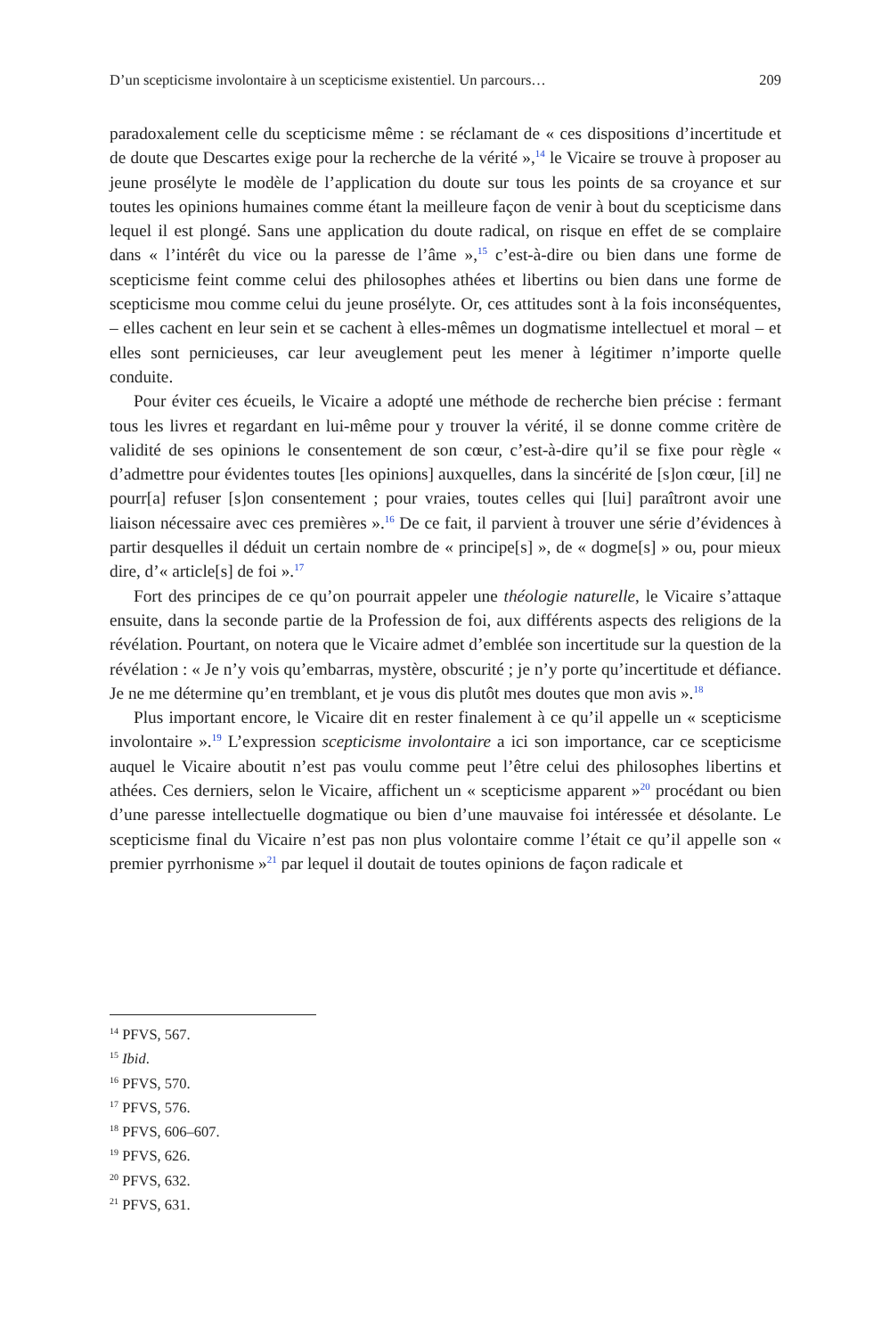D’un scepticisme involontaire à un scepticisme existentiel. Un parcours… 209
paradoxalement celle du scepticisme même : se réclamant de « ces dispositions d’incertitude et de doute que Descartes exige pour la recherche de la vérité »,<sup>14</sup> le Vicaire se trouve à proposer au jeune prosélyte le modèle de l’application du doute sur tous les points de sa croyance et sur toutes les opinions humaines comme étant la meilleure façon de venir à bout du scepticisme dans lequel il est plongé. Sans une application du doute radical, on risque en effet de se complaire dans « l’intérêt du vice ou la paresse de l’âme »,<sup>15</sup> c’est-à-dire ou bien dans une forme de scepticisme feint comme celui des philosophes athées et libertins ou bien dans une forme de scepticisme mou comme celui du jeune prosélyte. Or, ces attitudes sont à la fois inconséquentes, – elles cachent en leur sein et se cachent à elles-mêmes un dogmatisme intellectuel et moral – et elles sont pernicieuses, car leur aveuglement peut les mener à légitimer n’importe quelle conduite.
Pour éviter ces écueils, le Vicaire a adopté une méthode de recherche bien précise : fermant tous les livres et regardant en lui-même pour y trouver la vérité, il se donne comme critère de validité de ses opinions le consentement de son cœur, c’est-à-dire qu’il se fixe pour règle « d’admettre pour évidentes toutes [les opinions] auxquelles, dans la sincérité de [s]on cœur, [il] ne pourr[a] refuser [s]on consentement ; pour vraies, toutes celles qui [lui] paraîtront avoir une liaison nécessaire avec ces premières ».<sup>16</sup> De ce fait, il parvient à trouver une série d’évidences à partir desquelles il déduit un certain nombre de « principe[s] », de « dogme[s] » ou, pour mieux dire, d’« article[s] de foi ».<sup>17</sup>
Fort des principes de ce qu’on pourrait appeler une théologie naturelle, le Vicaire s’attaque ensuite, dans la seconde partie de la Profession de foi, aux différents aspects des religions de la révélation. Pourtant, on notera que le Vicaire admet d’emblée son incertitude sur la question de la révélation : « Je n’y vois qu’embarras, mystère, obscurité ; je n’y porte qu’incertitude et défiance. Je ne me détermine qu’en tremblant, et je vous dis plutôt mes doutes que mon avis ».<sup>18</sup>
Plus important encore, le Vicaire dit en rester finalement à ce qu’il appelle un « scepticisme involontaire ».<sup>19</sup> L’expression scepticisme involontaire a ici son importance, car ce scepticisme auquel le Vicaire aboutit n’est pas voulu comme peut l’être celui des philosophes libertins et athées. Ces derniers, selon le Vicaire, affichent un « scepticisme apparent »<sup>20</sup> procédant ou bien d’une paresse intellectuelle dogmatique ou bien d’une mauvaise foi intéressée et désolante. Le scepticisme final du Vicaire n’est pas non plus volontaire comme l’était ce qu’il appelle son « premier pyrrhonisme »<sup>21</sup> par lequel il doutait de toutes opinions de façon radicale et
<sup>14</sup> PFVS, 567.
<sup>15</sup> Ibid.
<sup>16</sup> PFVS, 570.
<sup>17</sup> PFVS, 576.
<sup>18</sup> PFVS, 606–607.
<sup>19</sup> PFVS, 626.
<sup>20</sup> PFVS, 632.
<sup>21</sup> PFVS, 631.